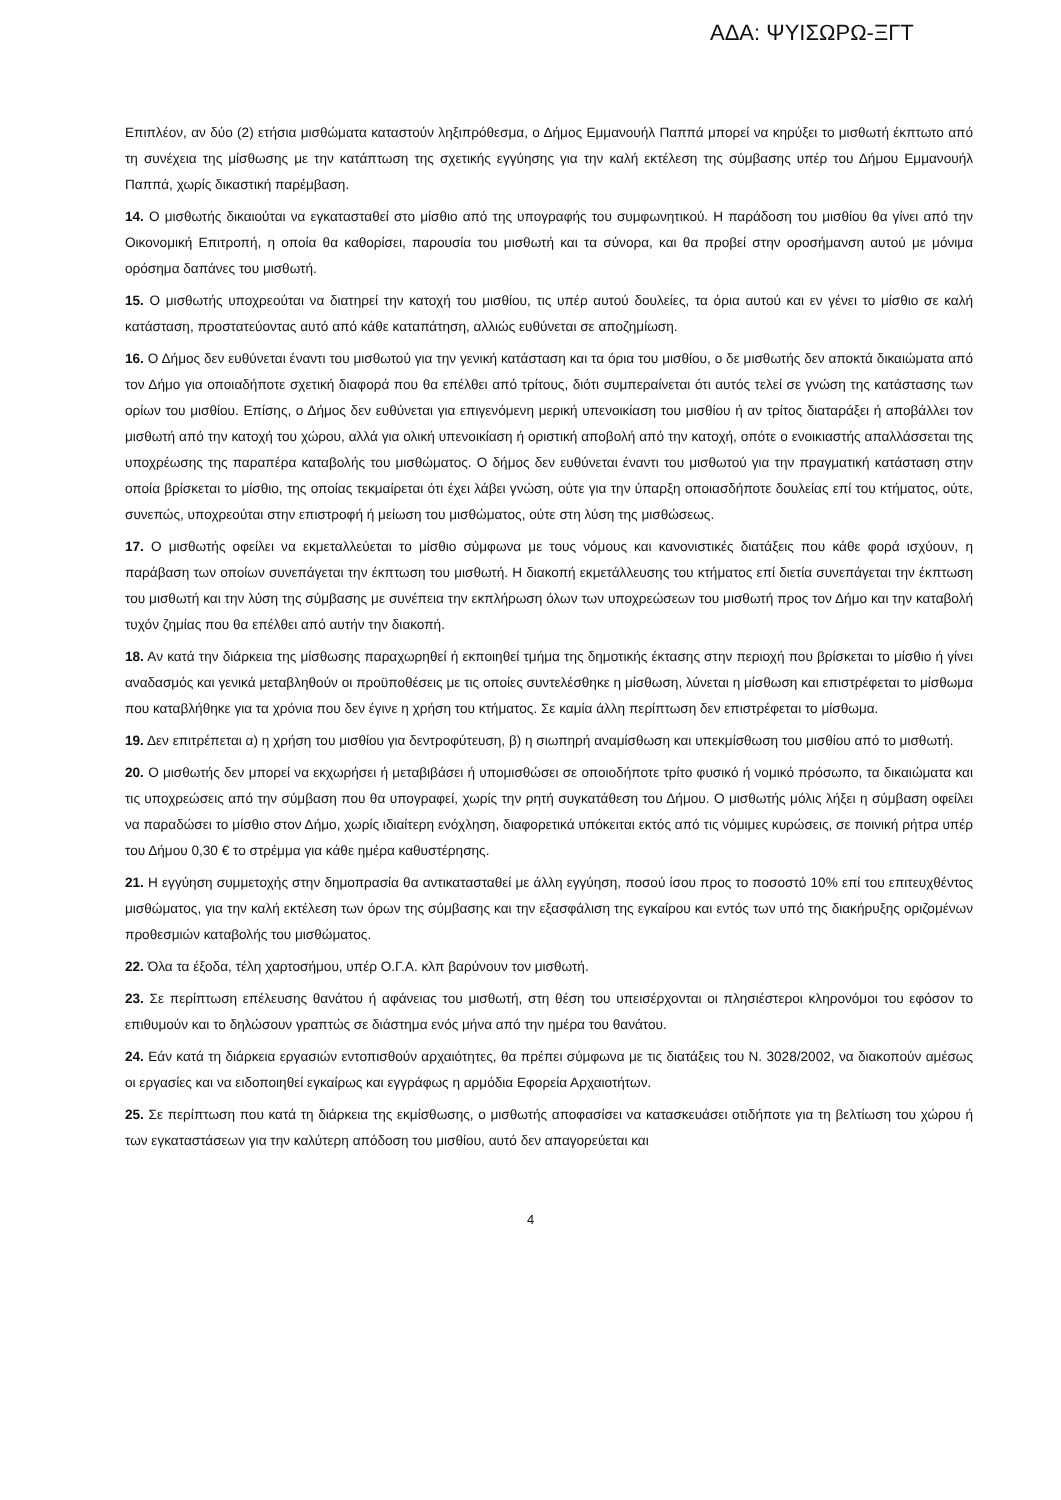ΑΔΑ: ΨΥΙΣΩΡΩ-ΞΓΤ
Επιπλέον, αν δύο (2) ετήσια μισθώματα καταστούν ληξιπρόθεσμα, ο Δήμος Εμμανουήλ Παππά μπορεί να κηρύξει το μισθωτή έκπτωτο από τη συνέχεια της μίσθωσης με την κατάπτωση της σχετικής εγγύησης για την καλή εκτέλεση της σύμβασης υπέρ του Δήμου Εμμανουήλ Παππά, χωρίς δικαστική παρέμβαση.
14. Ο μισθωτής δικαιούται να εγκατασταθεί στο μίσθιο από της υπογραφής του συμφωνητικού. Η παράδοση του μισθίου θα γίνει από την Οικονομική Επιτροπή, η οποία θα καθορίσει, παρουσία του μισθωτή και τα σύνορα, και θα προβεί στην οροσήμανση αυτού με μόνιμα ορόσημα δαπάνες του μισθωτή.
15. Ο μισθωτής υποχρεούται να διατηρεί την κατοχή του μισθίου, τις υπέρ αυτού δουλείες, τα όρια αυτού και εν γένει το μίσθιο σε καλή κατάσταση, προστατεύοντας αυτό από κάθε καταπάτηση, αλλιώς ευθύνεται σε αποζημίωση.
16. Ο Δήμος δεν ευθύνεται έναντι του μισθωτού για την γενική κατάσταση και τα όρια του μισθίου, ο δε μισθωτής δεν αποκτά δικαιώματα από τον Δήμο για οποιαδήποτε σχετική διαφορά που θα επέλθει από τρίτους, διότι συμπεραίνεται ότι αυτός τελεί σε γνώση της κατάστασης των ορίων του μισθίου. Επίσης, ο Δήμος δεν ευθύνεται για επιγενόμενη μερική υπενοικίαση του μισθίου ή αν τρίτος διαταράξει ή αποβάλλει τον μισθωτή από την κατοχή του χώρου, αλλά για ολική υπενοικίαση ή οριστική αποβολή από την κατοχή, οπότε ο ενοικιαστής απαλλάσσεται της υποχρέωσης της παραπέρα καταβολής του μισθώματος. Ο δήμος δεν ευθύνεται έναντι του μισθωτού για την πραγματική κατάσταση στην οποία βρίσκεται το μίσθιο, της οποίας τεκμαίρεται ότι έχει λάβει γνώση, ούτε για την ύπαρξη οποιασδήποτε δουλείας επί του κτήματος, ούτε, συνεπώς, υποχρεούται στην επιστροφή ή μείωση του μισθώματος, ούτε στη λύση της μισθώσεως.
17. Ο μισθωτής οφείλει να εκμεταλλεύεται το μίσθιο σύμφωνα με τους νόμους και κανονιστικές διατάξεις που κάθε φορά ισχύουν, η παράβαση των οποίων συνεπάγεται την έκπτωση του μισθωτή. Η διακοπή εκμετάλλευσης του κτήματος επί διετία συνεπάγεται την έκπτωση του μισθωτή και την λύση της σύμβασης με συνέπεια την εκπλήρωση όλων των υποχρεώσεων του μισθωτή προς τον Δήμο και την καταβολή τυχόν ζημίας που θα επέλθει από αυτήν την διακοπή.
18. Αν κατά την διάρκεια της μίσθωσης παραχωρηθεί ή εκποιηθεί τμήμα της δημοτικής έκτασης στην περιοχή που βρίσκεται το μίσθιο ή γίνει αναδασμός και γενικά μεταβληθούν οι προϋποθέσεις με τις οποίες συντελέσθηκε η μίσθωση, λύνεται η μίσθωση και επιστρέφεται το μίσθωμα που καταβλήθηκε για τα χρόνια που δεν έγινε η χρήση του κτήματος. Σε καμία άλλη περίπτωση δεν επιστρέφεται το μίσθωμα.
19. Δεν επιτρέπεται α) η χρήση του μισθίου για δεντροφύτευση, β) η σιωπηρή αναμίσθωση και υπεκμίσθωση του μισθίου από το μισθωτή.
20. Ο μισθωτής δεν μπορεί να εκχωρήσει ή μεταβιβάσει ή υπομισθώσει σε οποιοδήποτε τρίτο φυσικό ή νομικό πρόσωπο, τα δικαιώματα και τις υποχρεώσεις από την σύμβαση που θα υπογραφεί, χωρίς την ρητή συγκατάθεση του Δήμου. Ο μισθωτής μόλις λήξει η σύμβαση οφείλει να παραδώσει το μίσθιο στον Δήμο, χωρίς ιδιαίτερη ενόχληση, διαφορετικά υπόκειται εκτός από τις νόμιμες κυρώσεις, σε ποινική ρήτρα υπέρ του Δήμου 0,30 € το στρέμμα για κάθε ημέρα καθυστέρησης.
21. Η εγγύηση συμμετοχής στην δημοπρασία θα αντικατασταθεί με άλλη εγγύηση, ποσού ίσου προς το ποσοστό 10% επί του επιτευχθέντος μισθώματος, για την καλή εκτέλεση των όρων της σύμβασης και την εξασφάλιση της εγκαίρου και εντός των υπό της διακήρυξης οριζομένων προθεσμιών καταβολής του μισθώματος.
22. Όλα τα έξοδα, τέλη χαρτοσήμου, υπέρ Ο.Γ.Α. κλπ βαρύνουν τον μισθωτή.
23. Σε περίπτωση επέλευσης θανάτου ή αφάνειας του μισθωτή, στη θέση του υπεισέρχονται οι πλησιέστεροι κληρονόμοι του εφόσον το επιθυμούν και το δηλώσουν γραπτώς σε διάστημα ενός μήνα από την ημέρα του θανάτου.
24. Εάν κατά τη διάρκεια εργασιών εντοπισθούν αρχαιότητες, θα πρέπει σύμφωνα με τις διατάξεις του Ν. 3028/2002, να διακοπούν αμέσως οι εργασίες και να ειδοποιηθεί εγκαίρως και εγγράφως η αρμόδια Εφορεία Αρχαιοτήτων.
25. Σε περίπτωση που κατά τη διάρκεια της εκμίσθωσης, ο μισθωτής αποφασίσει να κατασκευάσει οτιδήποτε για τη βελτίωση του χώρου ή των εγκαταστάσεων για την καλύτερη απόδοση του μισθίου, αυτό δεν απαγορεύεται και
4